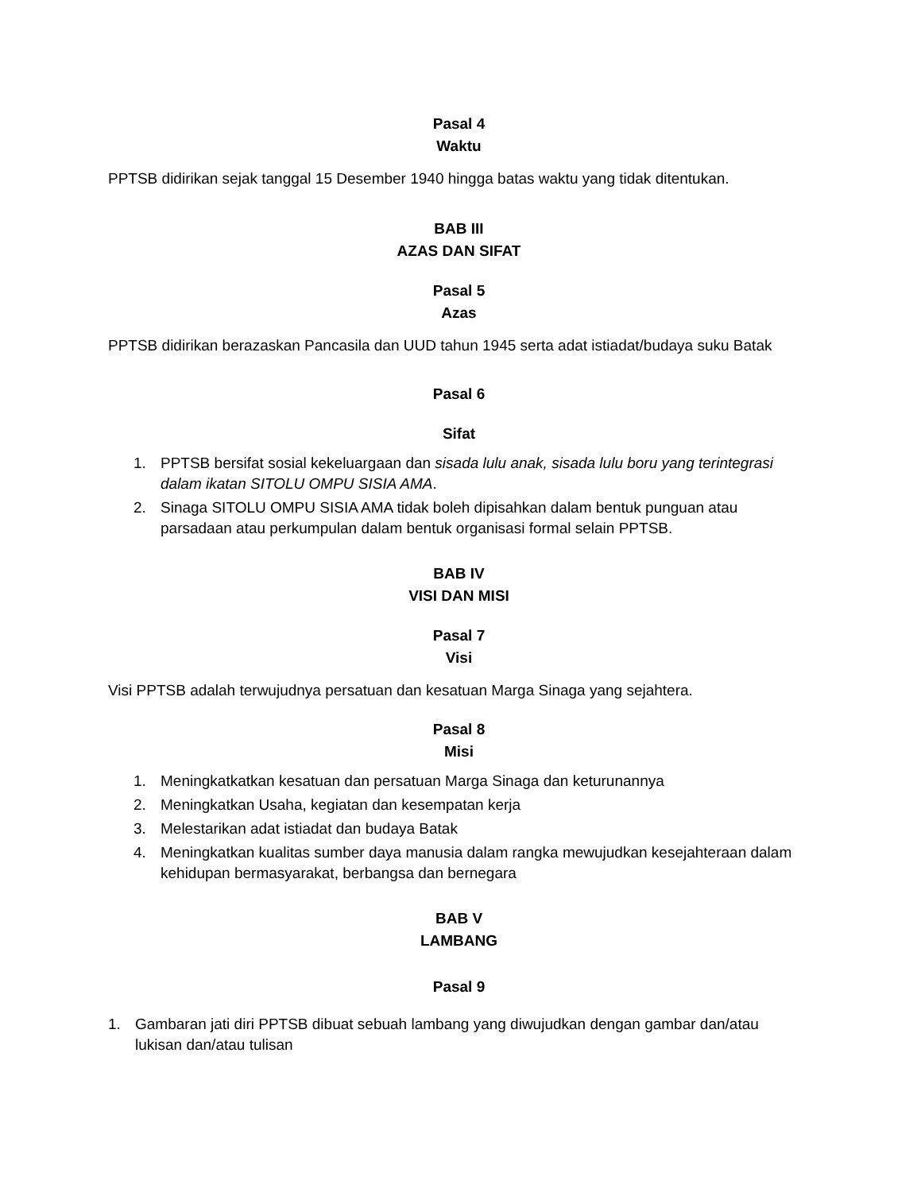Pasal 4
Waktu
PPTSB didirikan sejak tanggal 15 Desember 1940 hingga batas waktu yang tidak ditentukan.
BAB III
AZAS DAN SIFAT
Pasal 5
Azas
PPTSB didirikan berazaskan Pancasila dan UUD tahun 1945 serta adat istiadat/budaya suku Batak
Pasal 6
Sifat
1. PPTSB bersifat sosial kekeluargaan dan sisada lulu anak, sisada lulu boru yang terintegrasi dalam ikatan SITOLU OMPU SISIA AMA.
2. Sinaga SITOLU OMPU SISIA AMA tidak boleh dipisahkan dalam bentuk punguan atau parsadaan atau perkumpulan dalam bentuk organisasi formal selain PPTSB.
BAB IV
VISI DAN MISI
Pasal 7
Visi
Visi PPTSB adalah terwujudnya persatuan dan kesatuan Marga Sinaga yang sejahtera.
Pasal 8
Misi
1. Meningkatkatkan kesatuan dan persatuan Marga Sinaga dan keturunannya
2. Meningkatkan Usaha, kegiatan dan kesempatan kerja
3. Melestarikan adat istiadat dan budaya Batak
4. Meningkatkan kualitas sumber daya manusia dalam rangka mewujudkan kesejahteraan dalam kehidupan bermasyarakat, berbangsa dan bernegara
BAB V
LAMBANG
Pasal 9
1. Gambaran jati diri PPTSB dibuat sebuah lambang yang diwujudkan dengan gambar dan/atau lukisan dan/atau tulisan